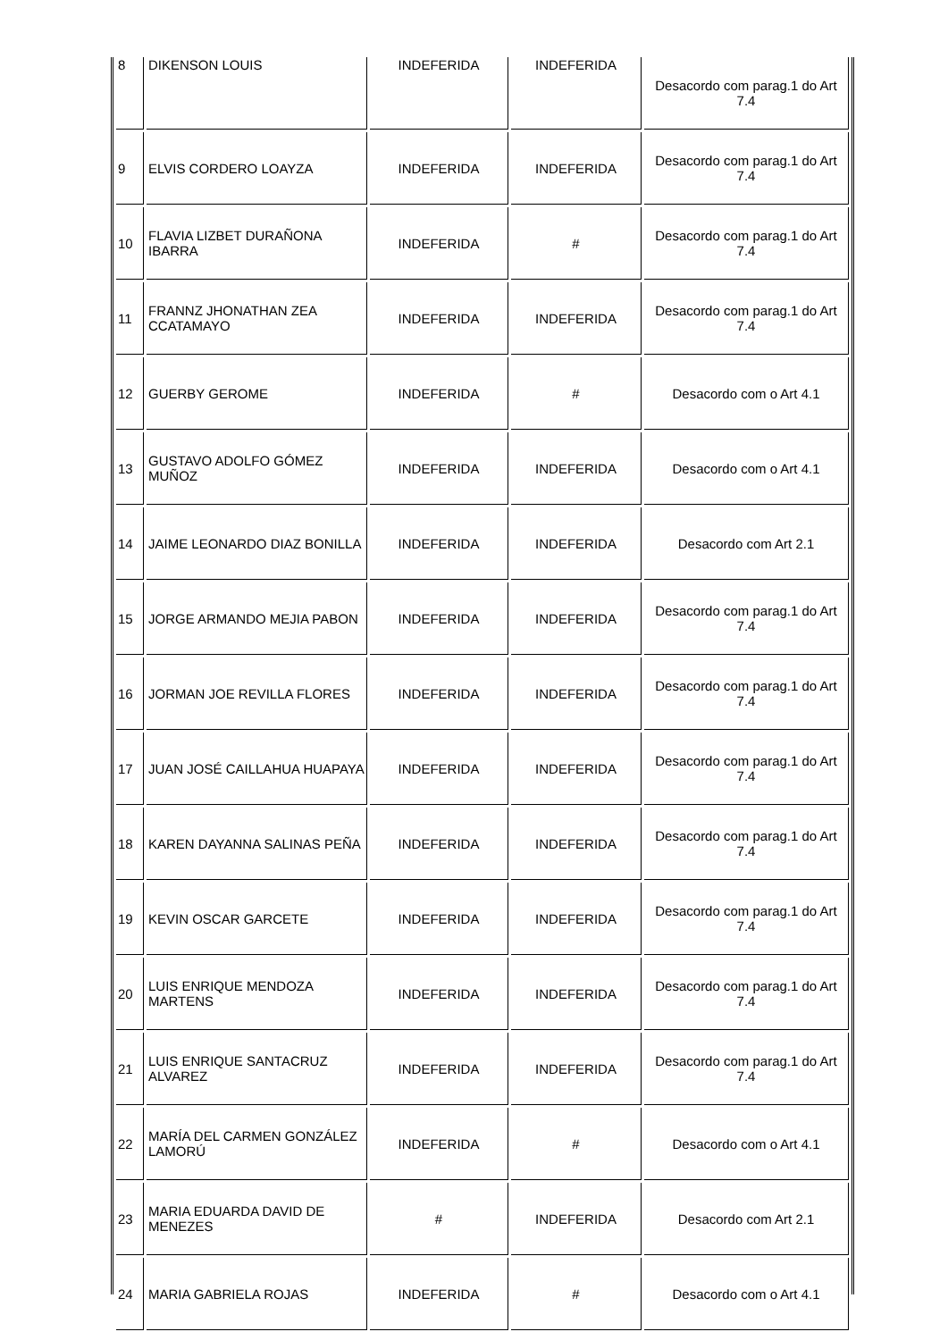| 8 | DIKENSON LOUIS | INDEFERIDA | INDEFERIDA | Desacordo com parag.1 do Art 7.4 |
| 9 | ELVIS CORDERO LOAYZA | INDEFERIDA | INDEFERIDA | Desacordo com parag.1 do Art 7.4 |
| 10 | FLAVIA LIZBET DURAÑONA IBARRA | INDEFERIDA | # | Desacordo com parag.1 do Art 7.4 |
| 11 | FRANNZ JHONATHAN ZEA CCATAMAYO | INDEFERIDA | INDEFERIDA | Desacordo com parag.1 do Art 7.4 |
| 12 | GUERBY GEROME | INDEFERIDA | # | Desacordo com o Art 4.1 |
| 13 | GUSTAVO ADOLFO GÓMEZ MUÑOZ | INDEFERIDA | INDEFERIDA | Desacordo com o Art 4.1 |
| 14 | JAIME LEONARDO DIAZ BONILLA | INDEFERIDA | INDEFERIDA | Desacordo com Art 2.1 |
| 15 | JORGE ARMANDO MEJIA PABON | INDEFERIDA | INDEFERIDA | Desacordo com parag.1 do Art 7.4 |
| 16 | JORMAN JOE REVILLA FLORES | INDEFERIDA | INDEFERIDA | Desacordo com parag.1 do Art 7.4 |
| 17 | JUAN JOSÉ CAILLAHUA HUAPAYA | INDEFERIDA | INDEFERIDA | Desacordo com parag.1 do Art 7.4 |
| 18 | KAREN DAYANNA SALINAS PEÑA | INDEFERIDA | INDEFERIDA | Desacordo com parag.1 do Art 7.4 |
| 19 | KEVIN OSCAR GARCETE | INDEFERIDA | INDEFERIDA | Desacordo com parag.1 do Art 7.4 |
| 20 | LUIS ENRIQUE MENDOZA MARTENS | INDEFERIDA | INDEFERIDA | Desacordo com parag.1 do Art 7.4 |
| 21 | LUIS ENRIQUE SANTACRUZ ALVAREZ | INDEFERIDA | INDEFERIDA | Desacordo com parag.1 do Art 7.4 |
| 22 | MARÍA DEL CARMEN GONZÁLEZ LAMORÚ | INDEFERIDA | # | Desacordo com o Art 4.1 |
| 23 | MARIA EDUARDA DAVID DE MENEZES | # | INDEFERIDA | Desacordo com Art 2.1 |
| 24 | MARIA GABRIELA ROJAS | INDEFERIDA | # | Desacordo com o Art 4.1 |